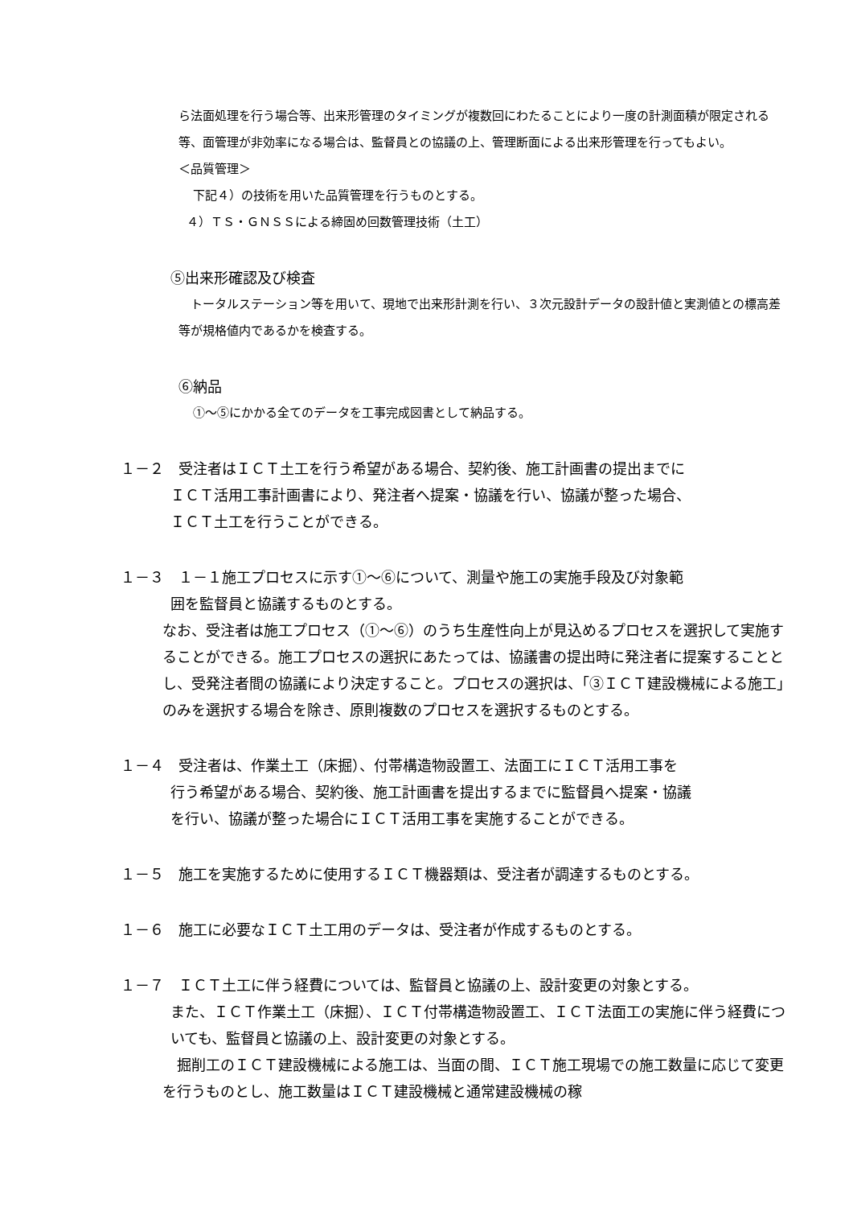ら法面処理を行う場合等、出来形管理のタイミングが複数回にわたることにより一度の計測面積が限定される等、面管理が非効率になる場合は、監督員との協議の上、管理断面による出来形管理を行ってもよい。
＜品質管理＞
下記４）の技術を用いた品質管理を行うものとする。
４）ＴＳ・ＧＮＳＳによる締固め回数管理技術（土工）
⑤出来形確認及び検査
　トータルステーション等を用いて、現地で出来形計測を行い、３次元設計データの設計値と実測値との標高差等が規格値内であるかを検査する。
⑥納品
①～⑤にかかる全てのデータを工事完成図書として納品する。
１－２　受注者はＩＣＴ土工を行う希望がある場合、契約後、施工計画書の提出までに
ＩＣＴ活用工事計画書により、発注者へ提案・協議を行い、協議が整った場合、
ＩＣＴ土工を行うことができる。
１－３　１－１施工プロセスに示す①～⑥について、測量や施工の実施手段及び対象範
囲を監督員と協議するものとする。
なお、受注者は施工プロセス（①～⑥）のうち生産性向上が見込めるプロセスを選択して実施することができる。施工プロセスの選択にあたっては、協議書の提出時に発注者に提案することとし、受発注者間の協議により決定すること。プロセスの選択は、「③ＩＣＴ建設機械による施工」のみを選択する場合を除き、原則複数のプロセスを選択するものとする。
１－４　受注者は、作業土工（床掘）、付帯構造物設置工、法面工にＩＣＴ活用工事を
行う希望がある場合、契約後、施工計画書を提出するまでに監督員へ提案・協議
を行い、協議が整った場合にＩＣＴ活用工事を実施することができる。
１－５　施工を実施するために使用するＩＣＴ機器類は、受注者が調達するものとする。
１－６　施工に必要なＩＣＴ土工用のデータは、受注者が作成するものとする。
１－７　ＩＣＴ土工に伴う経費については、監督員と協議の上、設計変更の対象とする。
また、ＩＣＴ作業土工（床掘）、ＩＣＴ付帯構造物設置工、ＩＣＴ法面工の実施に伴う経費についても、監督員と協議の上、設計変更の対象とする。
　掘削工のＩＣＴ建設機械による施工は、当面の間、ＩＣＴ施工現場での施工数量に応じて変更を行うものとし、施工数量はＩＣＴ建設機械と通常建設機械の稼